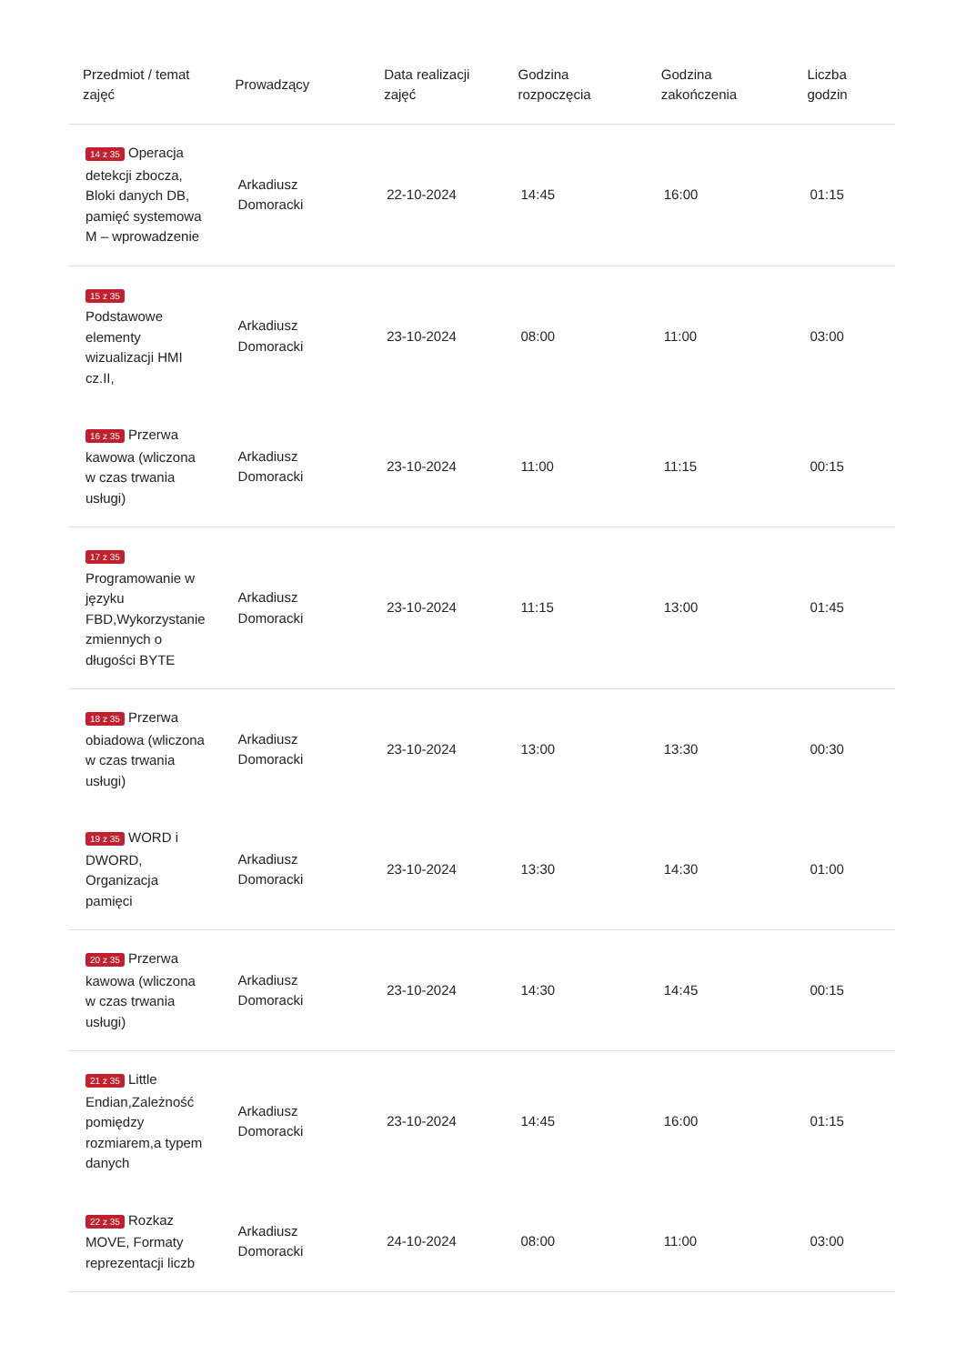| Przedmiot / temat zajęć | Prowadzący | Data realizacji zajęć | Godzina rozpoczęcia | Godzina zakończenia | Liczba godzin |
| --- | --- | --- | --- | --- | --- |
| 14 z 35 Operacja detekcji zbocza, Bloki danych DB, pamięć systemowa M – wprowadzenie | Arkadiusz Domoracki | 22-10-2024 | 14:45 | 16:00 | 01:15 |
| 15 z 35 Podstawowe elementy wizualizacji HMI cz.II, | Arkadiusz Domoracki | 23-10-2024 | 08:00 | 11:00 | 03:00 |
| 16 z 35 Przerwa kawowa (wliczona w czas trwania usługi) | Arkadiusz Domoracki | 23-10-2024 | 11:00 | 11:15 | 00:15 |
| 17 z 35 Programowanie w języku FBD,Wykorzystanie zmiennych o długości BYTE | Arkadiusz Domoracki | 23-10-2024 | 11:15 | 13:00 | 01:45 |
| 18 z 35 Przerwa obiadowa (wliczona w czas trwania usługi) | Arkadiusz Domoracki | 23-10-2024 | 13:00 | 13:30 | 00:30 |
| 19 z 35 WORD i DWORD, Organizacja pamięci | Arkadiusz Domoracki | 23-10-2024 | 13:30 | 14:30 | 01:00 |
| 20 z 35 Przerwa kawowa (wliczona w czas trwania usługi) | Arkadiusz Domoracki | 23-10-2024 | 14:30 | 14:45 | 00:15 |
| 21 z 35 Little Endian,Zależność pomiędzy rozmiarem,a typem danych | Arkadiusz Domoracki | 23-10-2024 | 14:45 | 16:00 | 01:15 |
| 22 z 35 Rozkaz MOVE, Formaty reprezentacji liczb | Arkadiusz Domoracki | 24-10-2024 | 08:00 | 11:00 | 03:00 |